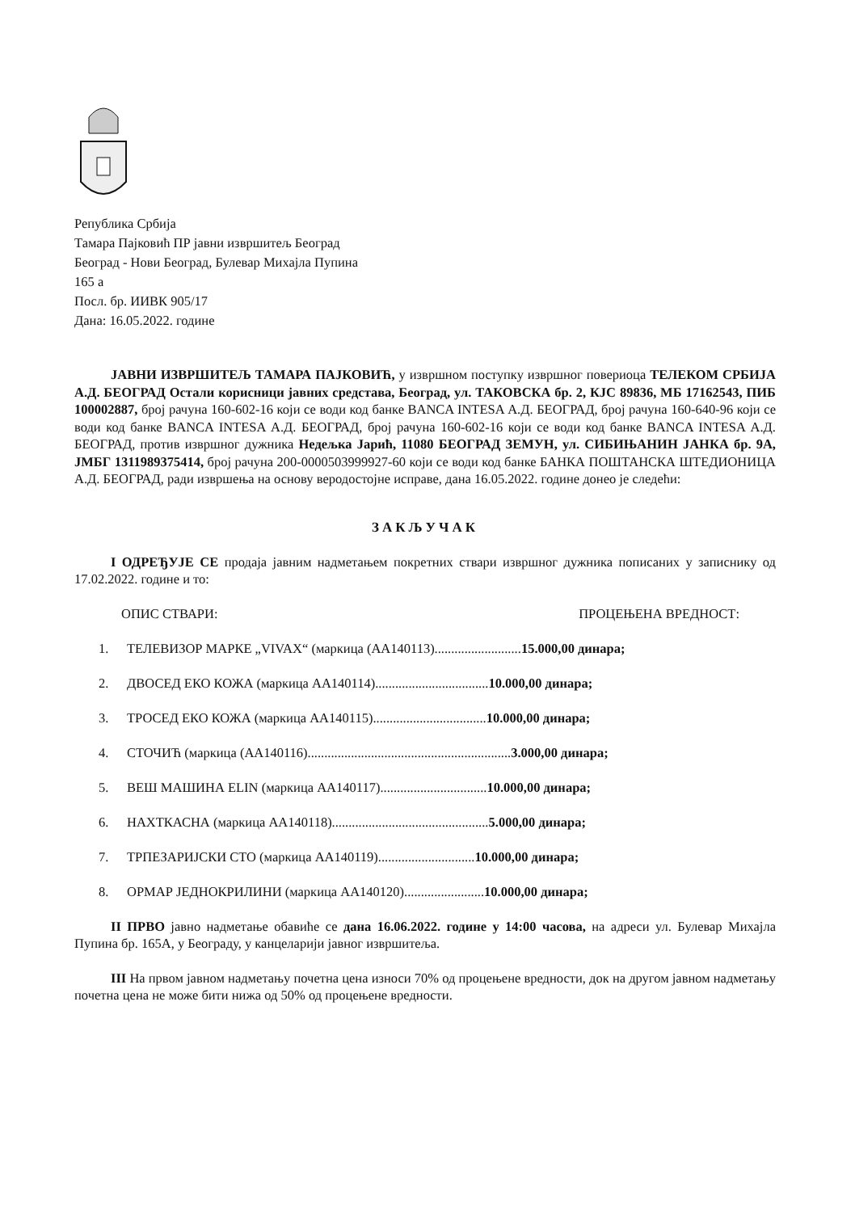Република Србија
Тамара Пајковић ПР јавни извршитељ Београд
Београд - Нови Београд, Булевар Михајла Пупина
165 а
Посл. бр. ИИВК 905/17
Дана: 16.05.2022. године
ЈАВНИ ИЗВРШИТЕЉ ТАМАРА ПАЈКОВИЋ, у извршном поступку извршног повериоца ТЕЛЕКОМ СРБИЈА А.Д. БЕОГРАД Остали корисници јавних средстава, Београд, ул. ТАКОВСКА бр. 2, КЈС 89836, МБ 17162543, ПИБ 100002887, број рачуна 160-602-16 који се води код банке BANCA INTESA А.Д. БЕОГРАД, број рачуна 160-640-96 који се води код банке BANCA INTESA А.Д. БЕОГРАД, број рачуна 160-602-16 који се води код банке BANCA INTESA А.Д. БЕОГРАД, против извршног дужника Недељка Јарић, 11080 БЕОГРАД ЗЕМУН, ул. СИБИЊАНИН ЈАНКА бр. 9А, ЈМБГ 1311989375414, број рачуна 200-0000503999927-60 који се води код банке БАНКА ПОШТАНСКА ШТЕДИОНИЦА А.Д. БЕОГРАД, ради извршења на основу веродостојне исправе, дана 16.05.2022. године донео је следећи:
ЗАКЉУЧАК
I ОДРЕЂУЈЕ СЕ продаја јавним надметањем покретних ствари извршног дужника пописаних у записнику од 17.02.2022. године и то:
ОПИС СТВАРИ: ПРОЦЕЊЕНА ВРЕДНОСТ:
1. ТЕЛЕВИЗОР МАРКЕ „VIVAX“ (маркица (АА140113)..........................15.000,00 динара;
2. ДВОСЕД ЕКО КОЖА (маркица АА140114)..................................10.000,00 динара;
3. ТРОСЕД ЕКО КОЖА (маркица АА140115)..................................10.000,00 динара;
4. СТОЧИЋ (маркица (АА140116).............................................................3.000,00 динара;
5. ВЕШ МАШИНА ELIN (маркица АА140117)................................10.000,00 динара;
6. НАХТКАСНА (маркица АА140118)...............................................5.000,00 динара;
7. ТРПЕЗАРИЈСКИ СТО (маркица АА140119).............................10.000,00 динара;
8. ОРМАР ЈЕДНОКРИЛИНИ (маркица АА140120)........................10.000,00 динара;
II ПРВО јавно надметање обавиће се дана 16.06.2022. године у 14:00 часова, на адреси ул. Булевар Михајла Пупина бр. 165А, у Београду, у канцеларији јавног извршитеља.
III На првом јавном надметању почетна цена износи 70% од процењене вредности, док на другом јавном надметању почетна цена не може бити нижа од 50% од процењене вредности.